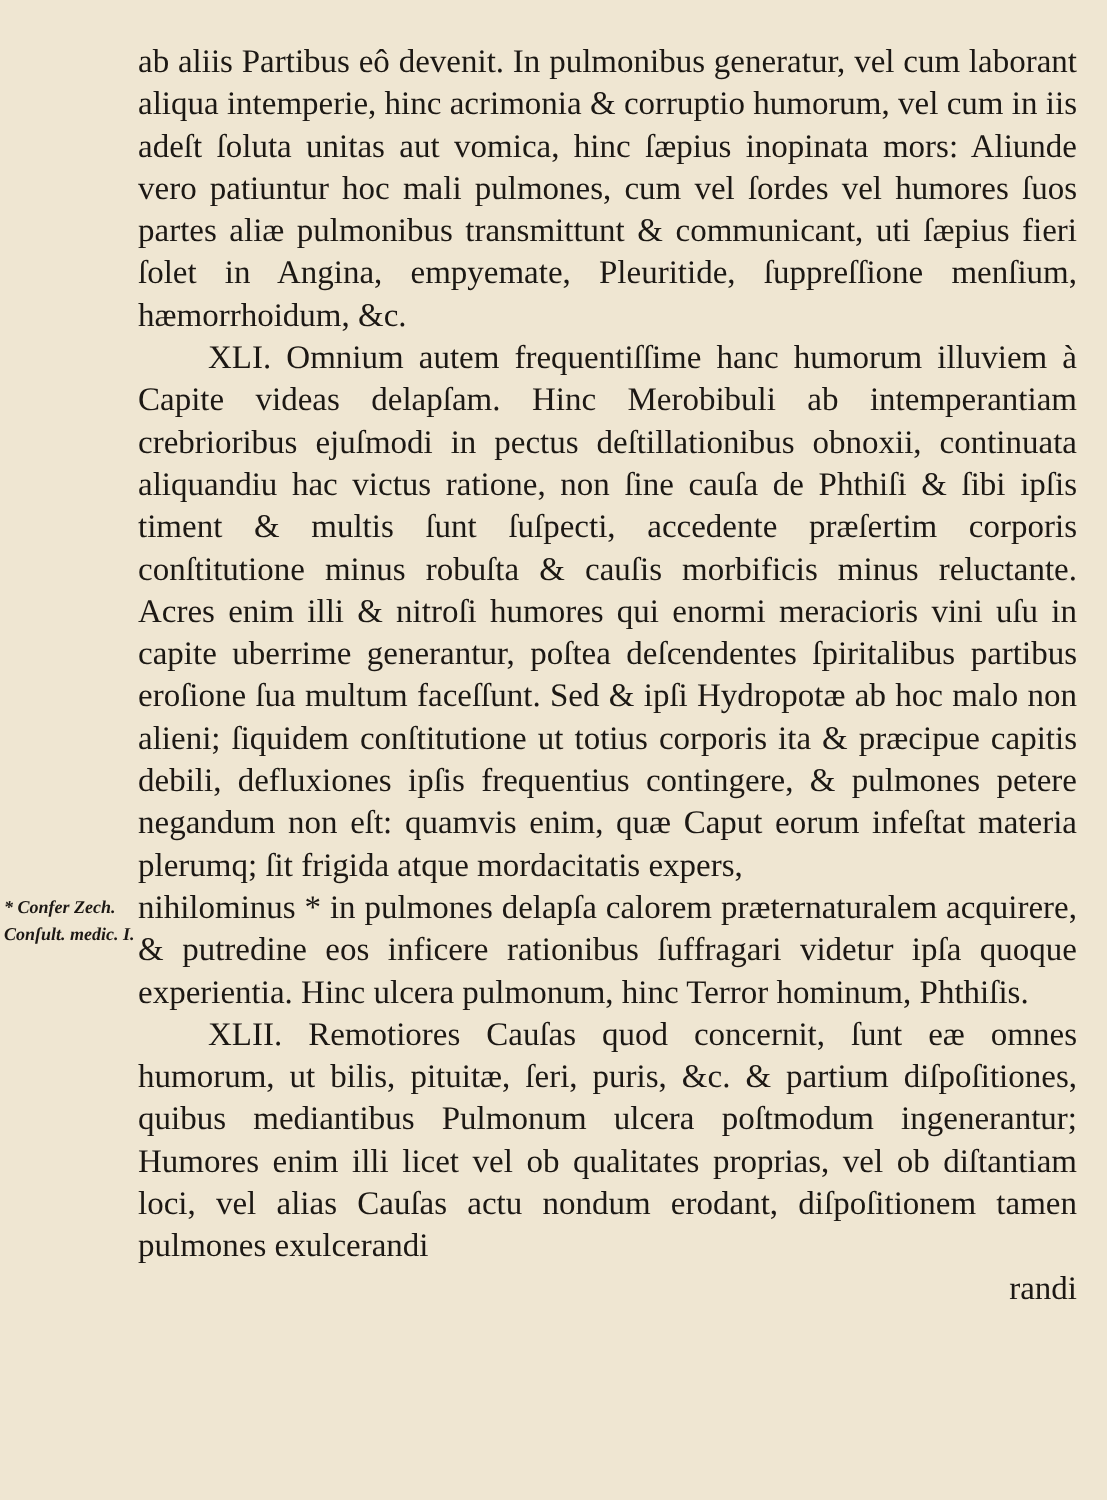ab aliis Partibus eô devenit. In pulmonibus generatur, vel cum laborant aliqua intemperie, hinc acrimonia & corruptio humorum, vel cum in iis adeſt ſoluta unitas aut vomica, hinc ſæpius inopinata mors: Aliunde vero patiuntur hoc mali pulmones, cum vel ſordes vel humores ſuos partes aliæ pulmonibus transmittunt & communicant, uti ſæpius fieri ſolet in Angina, empyemate, Pleuritide, ſuppreſſione menſium, hæmorrhoidum, &c.
XLI. Omnium autem frequentiſſime hanc humorum illuviem à Capite videas delapſam. Hinc Merobibuli ab intemperantiam crebrioribus ejuſmodi in pectus deſtillationibus obnoxii, continuata aliquandiu hac victus ratione, non ſine cauſa de Phthiſi & ſibi ipſis timent & multis ſunt ſuſpecti, accedente præſertim corporis conſtitutione minus robuſta & cauſis morbificis minus reluctante. Acres enim illi & nitroſi humores qui enormi meracioris vini uſu in capite uberrime generantur, poſtea deſcendentes ſpiritalibus partibus eroſione ſua multum faceſſunt. Sed & ipſi Hydropotæ ab hoc malo non alieni; ſiquidem conſtitutione ut totius corporis ita & præcipue capitis debili, defluxiones ipſis frequentius contingere, & pulmones petere negandum non eſt: quamvis enim, quæ Caput eorum infeſtat materia plerumq; ſit frigida atque mordacitatis expers,
* Confer Zech. Conſult. medic. I.
nihilominus * in pulmones delapſa calorem præternaturalem acquirere, & putredine eos inficere rationibus ſuffragari videtur ipſa quoque experientia. Hinc ulcera pulmonum, hinc Terror hominum, Phthiſis.
XLII. Remotiores Cauſas quod concernit, ſunt eæ omnes humorum, ut bilis, pituitæ, ſeri, puris, &c. & partium diſpoſitiones, quibus mediantibus Pulmonum ulcera poſtmodum ingenerantur; Humores enim illi licet vel ob qualitates proprias, vel ob diſtantiam loci, vel alias Cauſas actu nondum erodant, diſpoſitionem tamen pulmones exulcerandi
randi